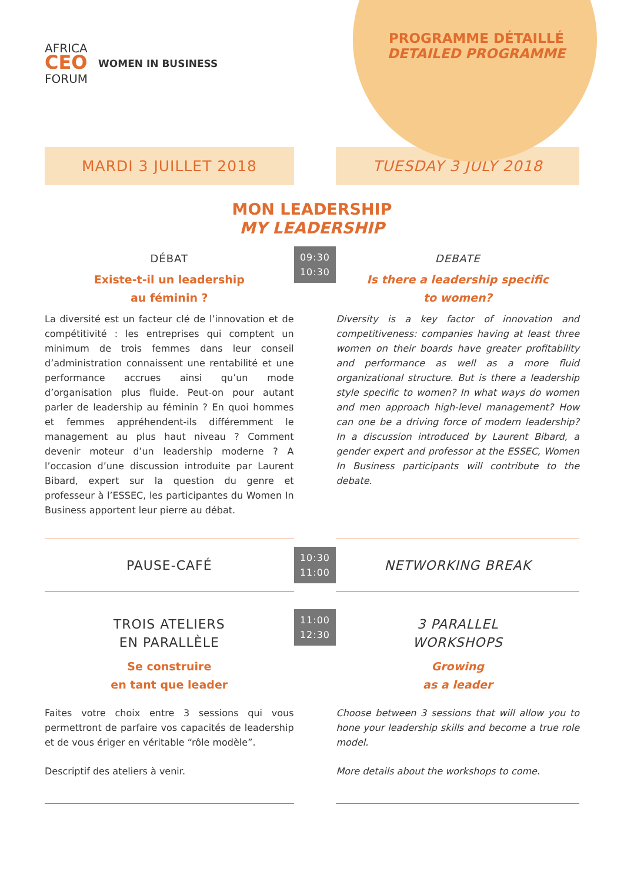AFRICA
CEO
FORUM
WOMEN IN BUSINESS
PROGRAMME DÉTAILLÉ
DETAILED PROGRAMME
MARDI 3 JUILLET 2018 TUESDAY 3 JULY 2018
MON LEADERSHIP
MY LEADERSHIP
DÉBAT
Existe-t-il un leadership
au féminin ?
La diversité est un facteur clé de l’innovation et de compétitivité : les entreprises qui comptent un minimum de trois femmes dans leur conseil d’administration connaissent une rentabilité et une performance accrues ainsi qu’un mode d’organisation plus fluide. Peut-on pour autant parler de leadership au féminin ? En quoi hommes et femmes appréhendent-ils différemment le management au plus haut niveau ? Comment devenir moteur d’un leadership moderne ? A l’occasion d’une discussion introduite par Laurent Bibard, expert sur la question du genre et professeur à l’ESSEC, les participantes du Women In Business apportent leur pierre au débat.
09:30
10:30
DEBATE
Is there a leadership specific
to women?
Diversity is a key factor of innovation and competitiveness: companies having at least three women on their boards have greater profitability and performance as well as a more fluid organizational structure. But is there a leadership style specific to women? In what ways do women and men approach high-level management? How can one be a driving force of modern leadership? In a discussion introduced by Laurent Bibard, a gender expert and professor at the ESSEC, Women In Business participants will contribute to the debate.
PAUSE-CAFÉ
10:30
11:00
NETWORKING BREAK
TROIS ATELIERS
EN PARALLÈLE
Se construire
en tant que leader
Faites votre choix entre 3 sessions qui vous permettront de parfaire vos capacités de leadership et de vous ériger en véritable “rôle modèle”.
Descriptif des ateliers à venir.
11:00
12:30
3 PARALLEL
WORKSHOPS
Growing
as a leader
Choose between 3 sessions that will allow you to hone your leadership skills and become a true role model.
More details about the workshops to come.